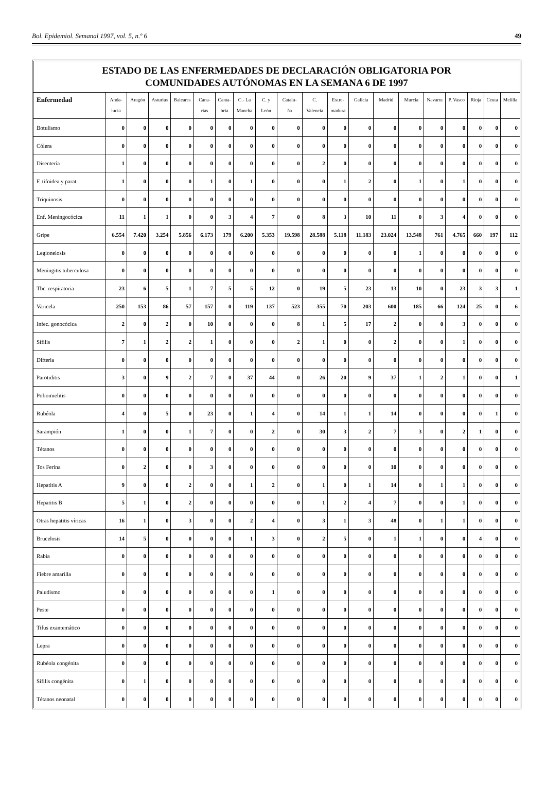Bol. Epidemiol. Semanal 1997, vol. 5, n.º 6 49
ESTADO DE LAS ENFERMEDADES DE DECLARACIÓN OBLIGATORIA POR
COMUNIDADES AUTÓNOMAS EN LA SEMANA 6 DE 1997
| Enfermedad | Anda- lucía | Aragón | Asturias | Baleares | Cana- rias | Canta- bria | C.- La Mancha | C. y León | Catalu- ña | C. Valencia | Extre- madura | Galicia | Madrid | Murcia | Navarra | P. Vasco | Rioja | Ceuta | Melilla |
| --- | --- | --- | --- | --- | --- | --- | --- | --- | --- | --- | --- | --- | --- | --- | --- | --- | --- | --- | --- |
| Botulismo | 0 | 0 | 0 | 0 | 0 | 0 | 0 | 0 | 0 | 0 | 0 | 0 | 0 | 0 | 0 | 0 | 0 | 0 | 0 |
| Cólera | 0 | 0 | 0 | 0 | 0 | 0 | 0 | 0 | 0 | 0 | 0 | 0 | 0 | 0 | 0 | 0 | 0 | 0 | 0 |
| Disentería | 1 | 0 | 0 | 0 | 0 | 0 | 0 | 0 | 0 | 2 | 0 | 0 | 0 | 0 | 0 | 0 | 0 | 0 | 0 |
| F. tifoidea y parat. | 1 | 0 | 0 | 0 | 1 | 0 | 1 | 0 | 0 | 0 | 1 | 2 | 0 | 1 | 0 | 1 | 0 | 0 | 0 |
| Triquinosis | 0 | 0 | 0 | 0 | 0 | 0 | 0 | 0 | 0 | 0 | 0 | 0 | 0 | 0 | 0 | 0 | 0 | 0 | 0 |
| Enf. Meningocócica | 11 | 1 | 1 | 0 | 0 | 3 | 4 | 7 | 0 | 8 | 3 | 10 | 11 | 0 | 3 | 4 | 0 | 0 | 0 |
| Gripe | 6.554 | 7.420 | 3.254 | 5.856 | 6.173 | 179 | 6.200 | 5.353 | 19.598 | 28.588 | 5.118 | 11.183 | 23.024 | 13.548 | 761 | 4.765 | 660 | 197 | 112 |
| Legionelosis | 0 | 0 | 0 | 0 | 0 | 0 | 0 | 0 | 0 | 0 | 0 | 0 | 0 | 1 | 0 | 0 | 0 | 0 | 0 |
| Meningitis tuberculosa | 0 | 0 | 0 | 0 | 0 | 0 | 0 | 0 | 0 | 0 | 0 | 0 | 0 | 0 | 0 | 0 | 0 | 0 | 0 |
| Tbc. respiratoria | 23 | 6 | 5 | 1 | 7 | 5 | 5 | 12 | 0 | 19 | 5 | 23 | 13 | 10 | 0 | 23 | 3 | 3 | 1 |
| Varicela | 250 | 153 | 86 | 57 | 157 | 0 | 119 | 137 | 523 | 355 | 70 | 203 | 600 | 185 | 66 | 124 | 25 | 0 | 6 |
| Infec. gonocócica | 2 | 0 | 2 | 0 | 10 | 0 | 0 | 0 | 8 | 1 | 5 | 17 | 2 | 0 | 0 | 3 | 0 | 0 | 0 |
| Sífilis | 7 | 1 | 2 | 2 | 1 | 0 | 0 | 0 | 2 | 1 | 0 | 0 | 2 | 0 | 0 | 1 | 0 | 0 | 0 |
| Difteria | 0 | 0 | 0 | 0 | 0 | 0 | 0 | 0 | 0 | 0 | 0 | 0 | 0 | 0 | 0 | 0 | 0 | 0 | 0 |
| Parotiditis | 3 | 0 | 9 | 2 | 7 | 0 | 37 | 44 | 0 | 26 | 20 | 9 | 37 | 1 | 2 | 1 | 0 | 0 | 1 |
| Poliomielitis | 0 | 0 | 0 | 0 | 0 | 0 | 0 | 0 | 0 | 0 | 0 | 0 | 0 | 0 | 0 | 0 | 0 | 0 | 0 |
| Rubéola | 4 | 0 | 5 | 0 | 23 | 0 | 1 | 4 | 0 | 14 | 1 | 1 | 14 | 0 | 0 | 0 | 0 | 1 | 0 |
| Sarampión | 1 | 0 | 0 | 1 | 7 | 0 | 0 | 2 | 0 | 30 | 3 | 2 | 7 | 3 | 0 | 2 | 1 | 0 | 0 |
| Tétanos | 0 | 0 | 0 | 0 | 0 | 0 | 0 | 0 | 0 | 0 | 0 | 0 | 0 | 0 | 0 | 0 | 0 | 0 | 0 |
| Tos Ferina | 0 | 2 | 0 | 0 | 3 | 0 | 0 | 0 | 0 | 0 | 0 | 0 | 10 | 0 | 0 | 0 | 0 | 0 | 0 |
| Hepatitis A | 9 | 0 | 0 | 2 | 0 | 0 | 1 | 2 | 0 | 1 | 0 | 1 | 14 | 0 | 1 | 1 | 0 | 0 | 0 |
| Hepatitis B | 5 | 1 | 0 | 2 | 0 | 0 | 0 | 0 | 0 | 1 | 2 | 4 | 7 | 0 | 0 | 1 | 0 | 0 | 0 |
| Otras hepatitis víricas | 16 | 1 | 0 | 3 | 0 | 0 | 2 | 4 | 0 | 3 | 1 | 3 | 48 | 0 | 1 | 1 | 0 | 0 | 0 |
| Brucelosis | 14 | 5 | 0 | 0 | 0 | 0 | 1 | 3 | 0 | 2 | 5 | 0 | 1 | 1 | 0 | 0 | 4 | 0 | 0 |
| Rabia | 0 | 0 | 0 | 0 | 0 | 0 | 0 | 0 | 0 | 0 | 0 | 0 | 0 | 0 | 0 | 0 | 0 | 0 | 0 |
| Fiebre amarilla | 0 | 0 | 0 | 0 | 0 | 0 | 0 | 0 | 0 | 0 | 0 | 0 | 0 | 0 | 0 | 0 | 0 | 0 | 0 |
| Paludismo | 0 | 0 | 0 | 0 | 0 | 0 | 0 | 1 | 0 | 0 | 0 | 0 | 0 | 0 | 0 | 0 | 0 | 0 | 0 |
| Peste | 0 | 0 | 0 | 0 | 0 | 0 | 0 | 0 | 0 | 0 | 0 | 0 | 0 | 0 | 0 | 0 | 0 | 0 | 0 |
| Tifus exantemático | 0 | 0 | 0 | 0 | 0 | 0 | 0 | 0 | 0 | 0 | 0 | 0 | 0 | 0 | 0 | 0 | 0 | 0 | 0 |
| Lepra | 0 | 0 | 0 | 0 | 0 | 0 | 0 | 0 | 0 | 0 | 0 | 0 | 0 | 0 | 0 | 0 | 0 | 0 | 0 |
| Rubéola congénita | 0 | 0 | 0 | 0 | 0 | 0 | 0 | 0 | 0 | 0 | 0 | 0 | 0 | 0 | 0 | 0 | 0 | 0 | 0 |
| Sífilis congénita | 0 | 1 | 0 | 0 | 0 | 0 | 0 | 0 | 0 | 0 | 0 | 0 | 0 | 0 | 0 | 0 | 0 | 0 | 0 |
| Tétanos neonatal | 0 | 0 | 0 | 0 | 0 | 0 | 0 | 0 | 0 | 0 | 0 | 0 | 0 | 0 | 0 | 0 | 0 | 0 | 0 |